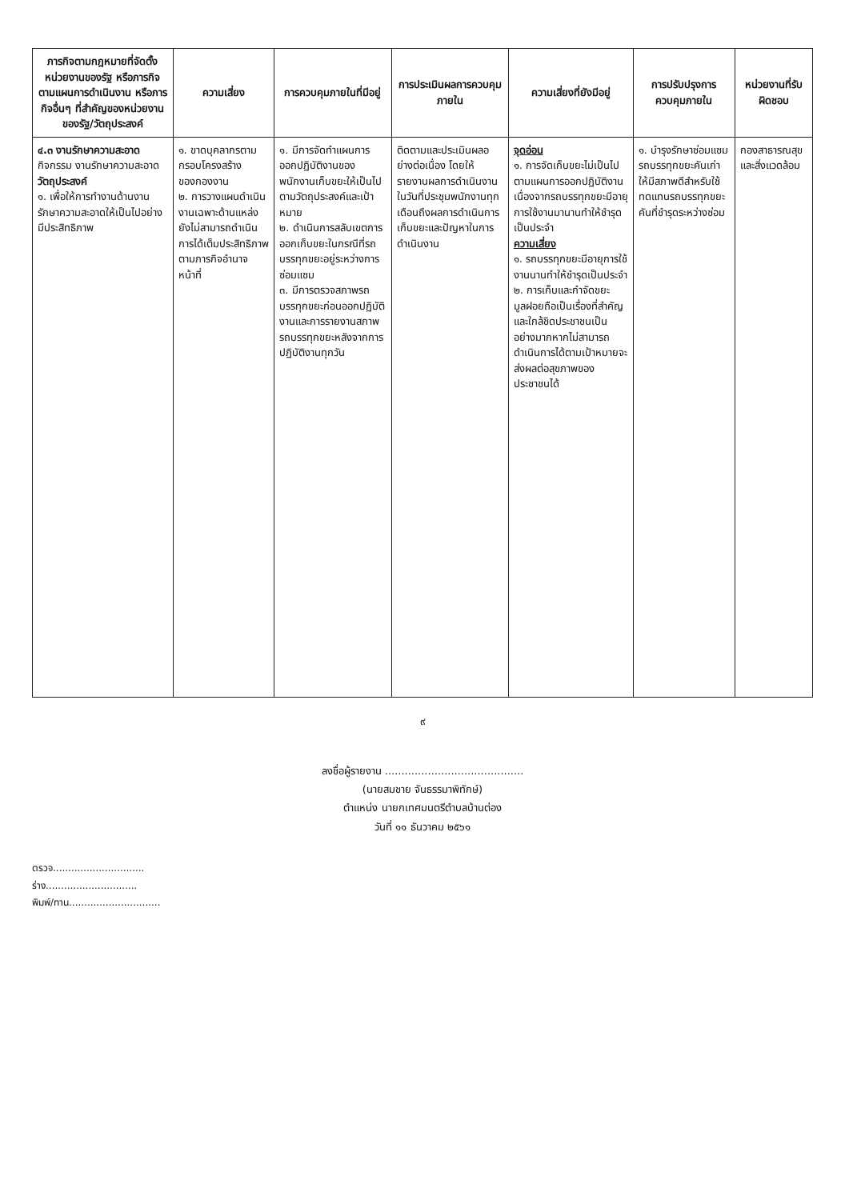| ภารกิจตามกฎหมายที่จัดตั้งหน่วยงานของรัฐ หรือภารกิจตามแผนการดำเนินงาน หรือภารกิจอื่นๆ ที่สำคัญของหน่วยงานของรัฐ/วัตถุประสงค์ | ความเสี่ยง | การควบคุมภายในที่มีอยู่ | การประเมินผลการควบคุมภายใน | ความเสี่ยงที่ยังมีอยู่ | การปรับปรุงการควบคุมภายใน | หน่วยงานที่รับผิดชอบ |
| --- | --- | --- | --- | --- | --- | --- |
| ๔.๓ งานรักษาความสะอาด กิจกรรม งานรักษาความสะอาด วัตถุประสงค์ ๑. เพื่อให้การทำงานด้านงานรักษาความสะอาดให้เป็นไปอย่างมีประสิทธิภาพ | ๑. ขาดบุคลากรตามกรอบโครงสร้างของกองงาน ๒. การวางแผนดำเนินงานเฉพาะด้านแหล่งยังไม่สามารถดำเนินการได้เต็มประสิทธิภาพตามภารกิจอำนาจหน้าที่ | ๑. มีการจัดทำแผนการออกปฏิบัติงานของพนักงานเก็บขยะให้เป็นไปตามวัตถุประสงค์และเป้าหมาย ๒. ดำเนินการสลับเขตการออกเก็บขยะในกรณีที่รถบรรทุกขยะอยู่ระหว่างการซ่อมแซม ๓. มีการตรวจสภาพรถบรรทุกขยะก่อนออกปฏิบัติงานและการรายงานสภาพรถบรรทุกขยะหลังจากการปฏิบัติงานทุกวัน | ติดตามและประเมินผลอย่างต่อเนื่อง โดยให้รายงานผลการดำเนินงานในวันที่ประชุมพนักงานทุกเดือนถึงผลการดำเนินการเก็บขยะและปัญหาในการดำเนินงาน | จุดอ่อน ๑. การจัดเก็บขยะไม่เป็นไปตามแผนการออกปฏิบัติงานเนื่องจากรถบรรทุกขยะมีอายุการใช้งานมานานทำให้ชำรุดเป็นประจำ ความเสี่ยง ๑. รถบรรทุกขยะมีอายุการใช้งานนานทำให้ชำรุดเป็นประจำ ๒. การเก็บและกำจัดขยะมูลฝอยถือเป็นเรื่องที่สำคัญและใกล้ชิดประชาชนเป็นอย่างมากหากไม่สามารถดำเนินการได้ตามเป้าหมายจะส่งผลต่อสุขภาพของประชาชนได้ | ๑. บำรุงรักษาซ่อมแซมรถบรรทุกขยะคันเก่าให้มีสภาพดีสำหรับใช้ทดแทนรถบรรทุกขยะคันที่ชำรุดระหว่างซ่อม | กองสาธารณสุขและสิ่งแวดล้อม |
๙
ลงชื่อผู้รายงาน ..........................................
(นายสมชาย จันธรรมาพิทักษ์)
ตำแหน่ง นายกเทศมนตรีตำบลบ้านต่อง
วันที่ ๑๑ ธันวาคม ๒๕๖๑
ตรวจ..............................
ร่าง..............................
พิมพ์/ทาน..............................